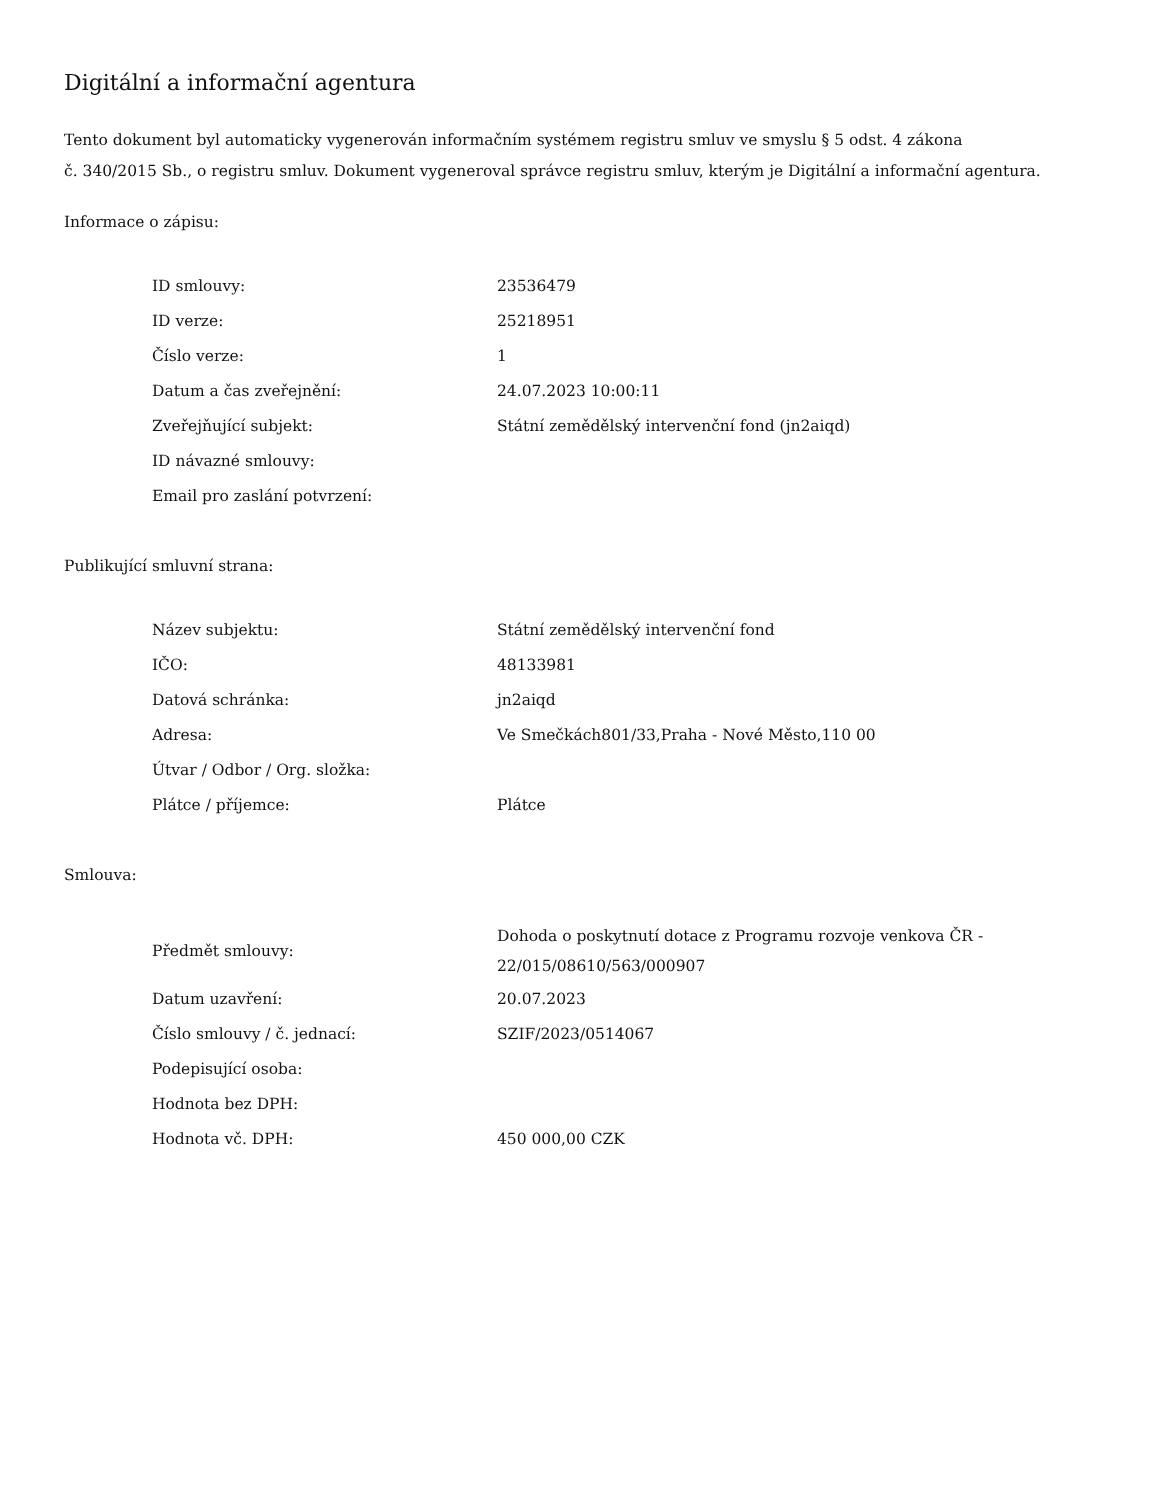Digitální a informační agentura
Tento dokument byl automaticky vygenerován informačním systémem registru smluv ve smyslu § 5 odst. 4 zákona
č. 340/2015 Sb., o registru smluv. Dokument vygeneroval správce registru smluv, kterým je Digitální a informační agentura.
Informace o zápisu:
| ID smlouvy: | 23536479 |
| ID verze: | 25218951 |
| Číslo verze: | 1 |
| Datum a čas zveřejnění: | 24.07.2023 10:00:11 |
| Zveřejňující subjekt: | Státní zemědělský intervenční fond (jn2aiqd) |
| ID návazné smlouvy: | |
| Email pro zaslání potvrzení: | |
Publikující smluvní strana:
| Název subjektu: | Státní zemědělský intervenční fond |
| IČO: | 48133981 |
| Datová schránka: | jn2aiqd |
| Adresa: | Ve Smečkách801/33,Praha - Nové Město,110 00 |
| Útvar / Odbor / Org. složka: | |
| Plátce / příjemce: | Plátce |
Smlouva:
| Předmět smlouvy: | Dohoda o poskytnutí dotace z Programu rozvoje venkova ČR - 22/015/08610/563/000907 |
| Datum uzavření: | 20.07.2023 |
| Číslo smlouvy / č. jednací: | SZIF/2023/0514067 |
| Podepisující osoba: | |
| Hodnota bez DPH: | |
| Hodnota vč. DPH: | 450 000,00 CZK |